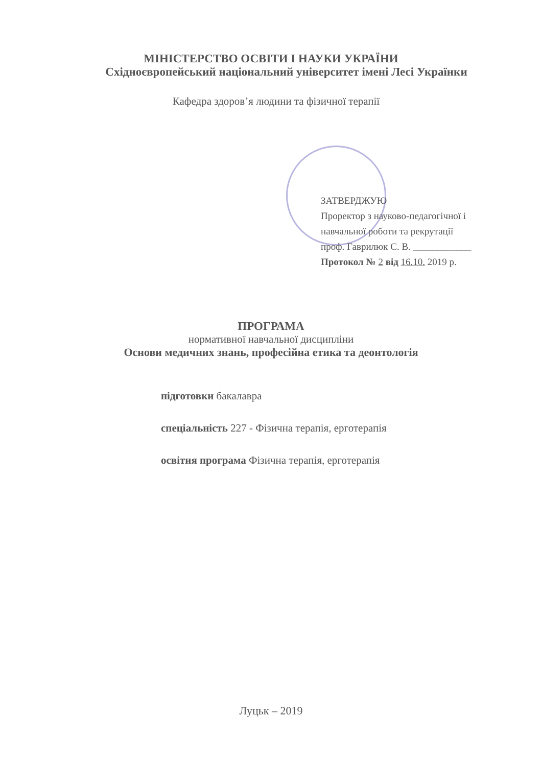МІНІСТЕРСТВО ОСВІТИ І НАУКИ УКРАЇНИ
Східноєвропейський національний університет імені Лесі Українки
Кафедра здоров’я людини та фізичної терапії
ЗАТВЕРДЖУЮ
Проректор з науково-педагогічної і
навчальної роботи та рекрутації
проф. Гаврилюк С. В. ____________
Протокол № 2 від 16.10. 2019 р.
ПРОГРАМА
нормативної навчальної дисципліни
Основи медичних знань, професійна етика та деонтологія
підготовки бакалавра
спеціальність 227 - Фізична терапія, ерготерапія
освітня програма Фізична терапія, ерготерапія
Луцьк – 2019